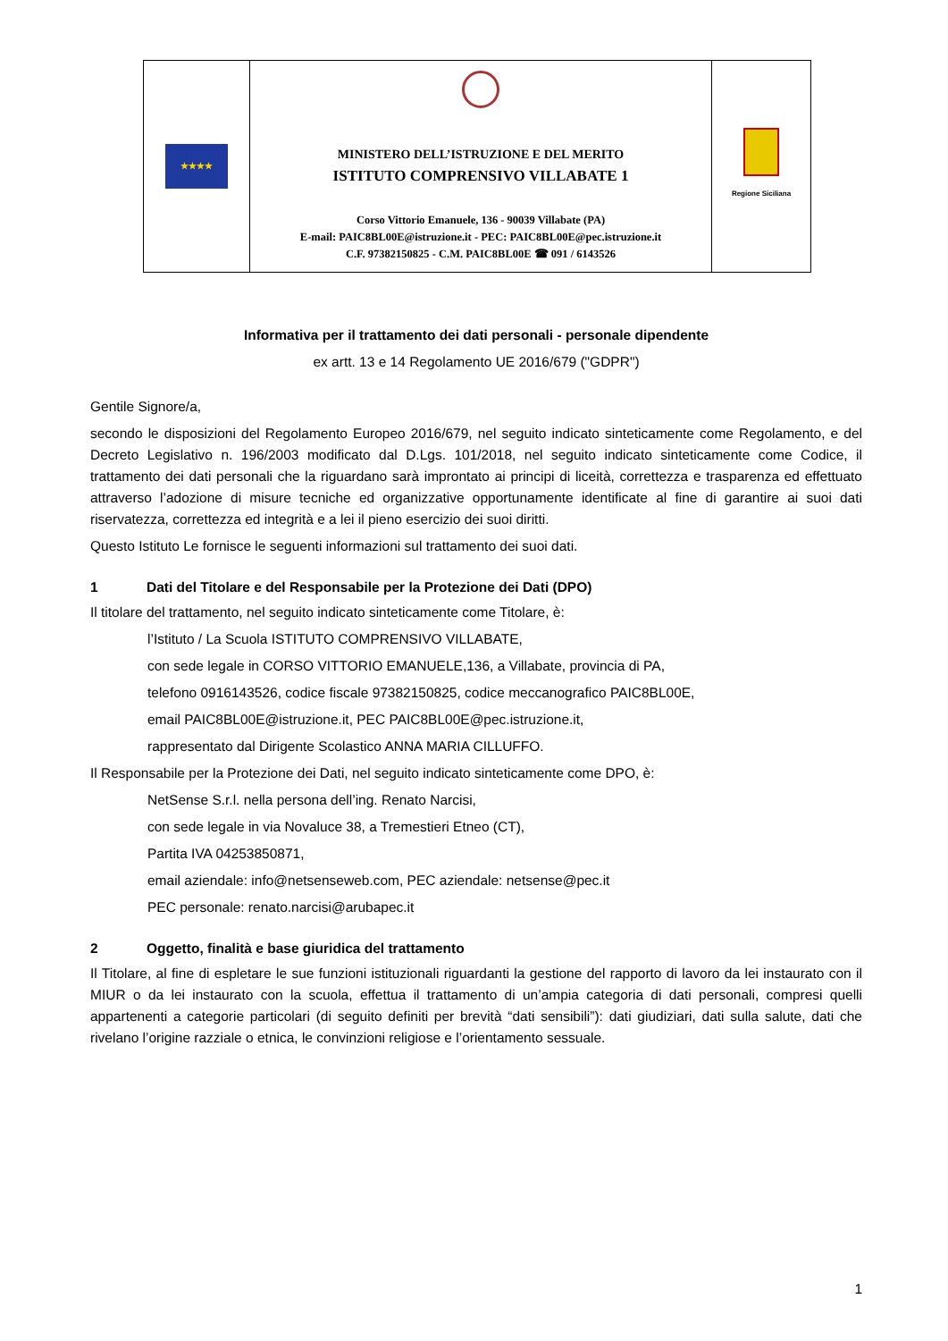| ★★★★ | MINISTERO DELL’ISTRUZIONE E DEL MERITO ISTITUTO COMPRENSIVO VILLABATE 1 Corso Vittorio Emanuele, 136 - 90039 Villabate (PA) E-mail: PAIC8BL00E@istruzione.it - PEC: PAIC8BL00E@pec.istruzione.it C.F. 97382150825 - C.M. PAIC8BL00E ☎ 091 / 6143526 | Regione Siciliana |
Informativa per il trattamento dei dati personali - personale dipendente
ex artt. 13 e 14 Regolamento UE 2016/679 ("GDPR")
Gentile Signore/a,
secondo le disposizioni del Regolamento Europeo 2016/679, nel seguito indicato sinteticamente come Regolamento, e del Decreto Legislativo n. 196/2003 modificato dal D.Lgs. 101/2018, nel seguito indicato sinteticamente come Codice, il trattamento dei dati personali che la riguardano sarà improntato ai principi di liceità, correttezza e trasparenza ed effettuato attraverso l’adozione di misure tecniche ed organizzative opportunamente identificate al fine di garantire ai suoi dati riservatezza, correttezza ed integrità e a lei il pieno esercizio dei suoi diritti.
Questo Istituto Le fornisce le seguenti informazioni sul trattamento dei suoi dati.
1 Dati del Titolare e del Responsabile per la Protezione dei Dati (DPO)
Il titolare del trattamento, nel seguito indicato sinteticamente come Titolare, è:
l’Istituto / La Scuola ISTITUTO COMPRENSIVO VILLABATE,
con sede legale in CORSO VITTORIO EMANUELE,136, a Villabate, provincia di PA,
telefono 0916143526, codice fiscale 97382150825, codice meccanografico PAIC8BL00E,
email PAIC8BL00E@istruzione.it, PEC PAIC8BL00E@pec.istruzione.it,
rappresentato dal Dirigente Scolastico ANNA MARIA CILLUFFO.
Il Responsabile per la Protezione dei Dati, nel seguito indicato sinteticamente come DPO, è:
NetSense S.r.l. nella persona dell’ing. Renato Narcisi,
con sede legale in via Novaluce 38, a Tremestieri Etneo (CT),
Partita IVA 04253850871,
email aziendale: info@netsenseweb.com, PEC aziendale: netsense@pec.it
PEC personale: renato.narcisi@arubapec.it
2 Oggetto, finalità e base giuridica del trattamento
Il Titolare, al fine di espletare le sue funzioni istituzionali riguardanti la gestione del rapporto di lavoro da lei instaurato con il MIUR o da lei instaurato con la scuola, effettua il trattamento di un’ampia categoria di dati personali, compresi quelli appartenenti a categorie particolari (di seguito definiti per brevità “dati sensibili”): dati giudiziari, dati sulla salute, dati che rivelano l’origine razziale o etnica, le convinzioni religiose e l’orientamento sessuale.
1